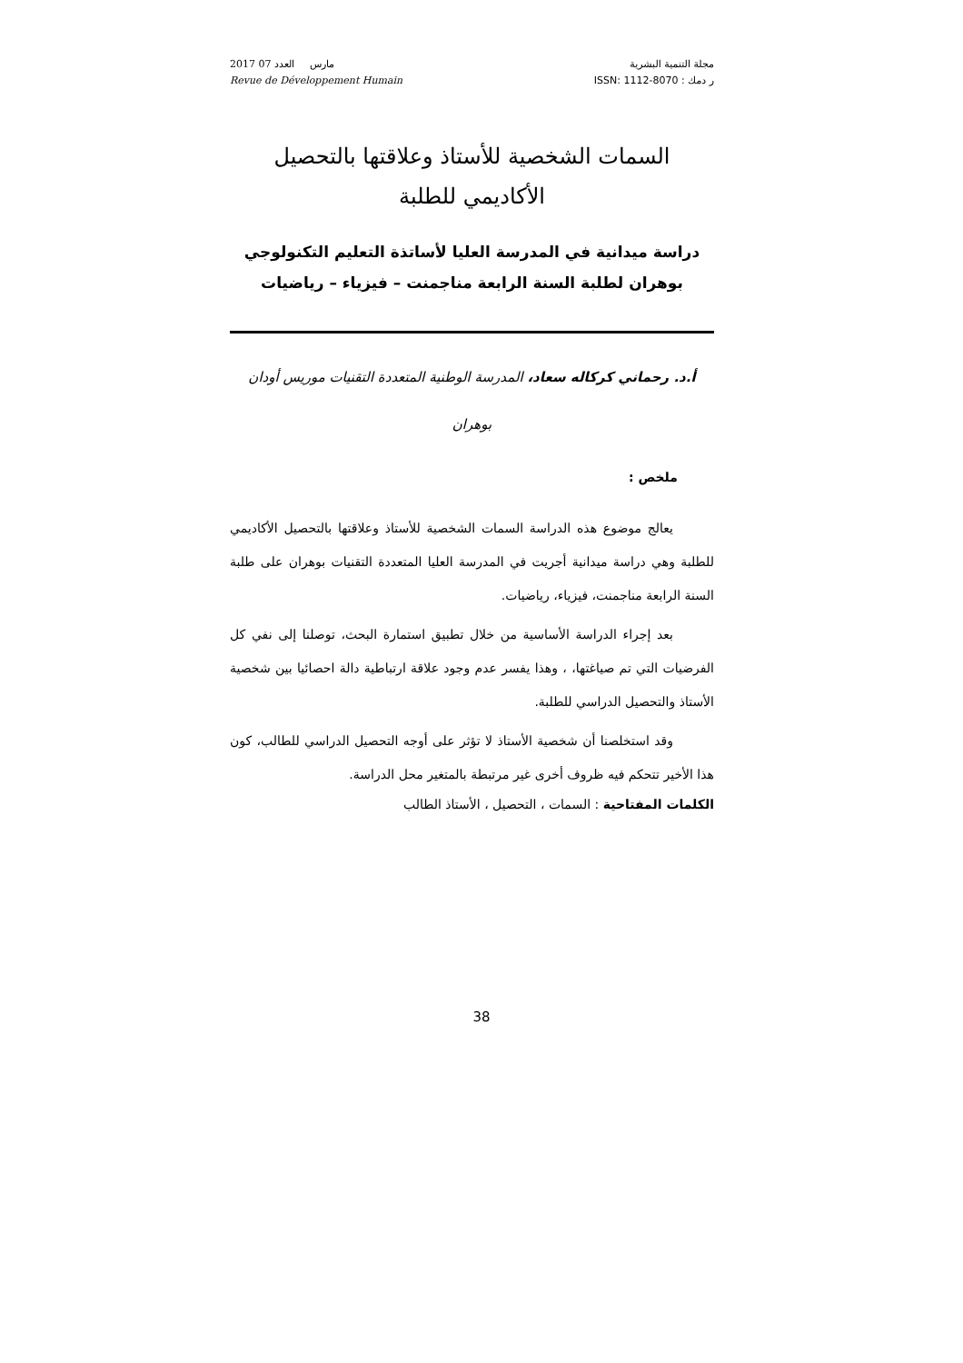2017 مارس العدد 07
Revue de Développement Humain
مجلة التنمية البشرية
ر دمك : ISSN: 1112-8070
السمات الشخصية للأستاذ وعلاقتها بالتحصيل الأكاديمي للطلبة
دراسة ميدانية في المدرسة العليا لأساتذة التعليم التكنولوجي
بوهران لطلبة السنة الرابعة مناجمنت – فيزياء – رياضيات
أ.د. رحماني كركاله سعاد، المدرسة الوطنية المتعددة التقنيات موريس أودان
بوهران
ملخص :
يعالج موضوع هذه الدراسة السمات الشخصية للأستاذ وعلاقتها بالتحصيل الأكاديمي للطلبة وهي دراسة ميدانية أجريت في المدرسة العليا المتعددة التقنيات بوهران على طلبة السنة الرابعة مناجمنت، فيزياء، رياضيات.
بعد إجراء الدراسة الأساسية من خلال تطبيق استمارة البحث، توصلنا إلى نفي كل الفرضيات التي تم صياغتها، ، وهذا يفسر عدم وجود علاقة ارتباطية دالة احصائيا بين شخصية الأستاذ والتحصيل الدراسي للطلبة.
وقد استخلصنا أن شخصية الأستاذ لا تؤثر على أوجه التحصيل الدراسي للطالب، كون هذا الأخير تتحكم فيه ظروف أخرى غير مرتبطة بالمتغير محل الدراسة.
الكلمات المفتاحية : السمات ، التحصيل ، الأستاذ الطالب
38